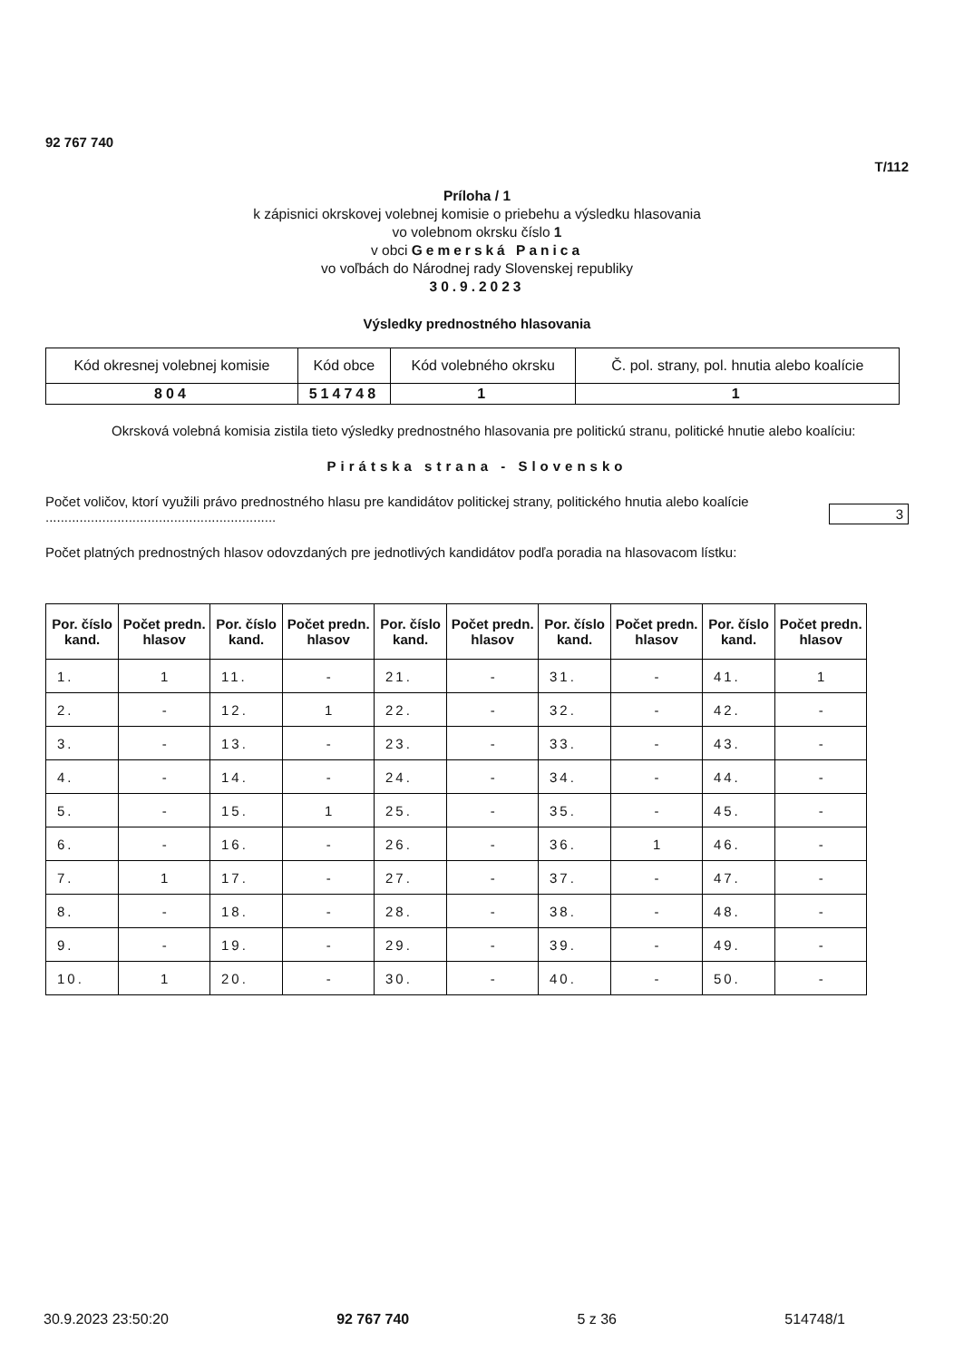92 767 740
T/112
Príloha / 1
k zápisnici okrskovej volebnej komisie o priebehu a výsledku hlasovania
vo volebnom okrsku číslo 1
v obci Gemerská Panica
vo voľbách do Národnej rady Slovenskej republiky
30.9.2023
Výsledky prednostného hlasovania
| Kód okresnej volebnej komisie | Kód obce | Kód volebného okrsku | Č. pol. strany, pol. hnutia alebo koalície |
| 804 | 514748 | 1 | 1 |
Okrsková volebná komisia zistila tieto výsledky prednostného hlasovania pre politickú stranu, politické hnutie alebo koalíciu:
Pirátska strana - Slovensko
Počet voličov, ktorí využili právo prednostného hlasu pre kandidátov politickej strany, politického hnutia alebo koalície .............................................................
3
Počet platných prednostných hlasov odovzdaných pre jednotlivých kandidátov podľa poradia na hlasovacom lístku:
| Por. číslo kand. | Počet predn. hlasov | Por. číslo kand. | Počet predn. hlasov | Por. číslo kand. | Počet predn. hlasov | Por. číslo kand. | Počet predn. hlasov | Por. číslo kand. | Počet predn. hlasov |
| --- | --- | --- | --- | --- | --- | --- | --- | --- | --- |
| 1. | 1 | 11. | - | 21. | - | 31. | - | 41. | 1 |
| 2. | - | 12. | 1 | 22. | - | 32. | - | 42. | - |
| 3. | - | 13. | - | 23. | - | 33. | - | 43. | - |
| 4. | - | 14. | - | 24. | - | 34. | - | 44. | - |
| 5. | - | 15. | 1 | 25. | - | 35. | - | 45. | - |
| 6. | - | 16. | - | 26. | - | 36. | 1 | 46. | - |
| 7. | 1 | 17. | - | 27. | - | 37. | - | 47. | - |
| 8. | - | 18. | - | 28. | - | 38. | - | 48. | - |
| 9. | - | 19. | - | 29. | - | 39. | - | 49. | - |
| 10. | 1 | 20. | - | 30. | - | 40. | - | 50. | - |
30.9.2023 23:50:20 92 767 740 5 z 36 514748/1